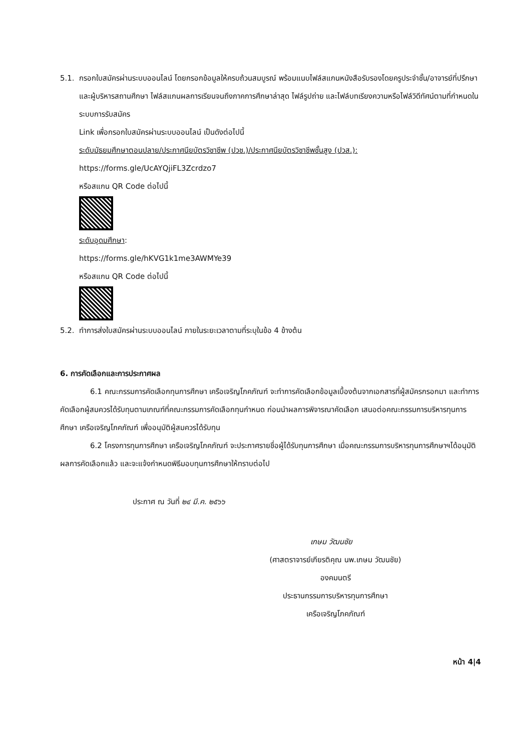5.1. กรอกใบสมัครผ่านระบบออนไลน์ โดยกรอกข้อมูลให้ครบถ้วนสมบูรณ์ พร้อมแนบไฟล์สแกนหนังสือรับรองโดยครูประจำชั้น/อาจารย์ที่ปรึกษาและผู้บริหารสถานศึกษา ไฟล์สแกนผลการเรียนจนถึงภาคการศึกษาล่าสุด ไฟล์รูปถ่าย และไฟล์บทเรียงความหรือไฟล์วิดีทัศน์ตามที่กำหนดในระบบการรับสมัคร
Link เพื่อกรอกใบสมัครผ่านระบบออนไลน์ เป็นดังต่อไปนี้
ระดับมัธยมศึกษาตอนปลาย/ประกาศนียบัตรวิชาชีพ (ปวช.)/ประกาศนียบัตรวิชาชีพชั้นสูง (ปวส.):
https://forms.gle/UcAYQjiFL3Zcrdzo7
หรือสแกน QR Code ต่อไปนี้
ระดับอุดมศึกษา:
https://forms.gle/hKVG1k1me3AWMYe39
หรือสแกน QR Code ต่อไปนี้
5.2. ทำการส่งใบสมัครผ่านระบบออนไลน์ ภายในระยะเวลาตามที่ระบุในข้อ 4 ข้างต้น
6. การคัดเลือกและการประกาศผล
6.1 คณะกรรมการคัดเลือกทุนการศึกษา เครือเจริญโภคภัณฑ์ จะทำการคัดเลือกข้อมูลเบื้องต้นจากเอกสารที่ผู้สมัครกรอกมา และทำการคัดเลือกผู้สมควรได้รับทุนตามเกณฑ์ที่คณะกรรมการคัดเลือกทุนกำหนด ก่อนนำผลการพิจารณาคัดเลือก เสนอต่อคณะกรรมการบริหารทุนการศึกษา เครือเจริญโภคภัณฑ์ เพื่ออนุมัติผู้สมควรได้รับทุน
6.2 โครงการทุนการศึกษา เครือเจริญโภคภัณฑ์ จะประกาศรายชื่อผู้ได้รับทุนการศึกษา เมื่อคณะกรรมการบริหารทุนการศึกษาฯได้อนุมัติผลการคัดเลือกแล้ว และจะแจ้งกำหนดพิธีมอบทุนการศึกษาให้ทราบต่อไป
ประกาศ ณ วันที่ ๒๔ มี.ค. ๒๕๖๖
เกษม วัฒนชัย
(ศาสตราจารย์เกียรติคุณ นพ.เกษม วัฒนชัย)
องคมนตรี
ประธานกรรมการบริหารทุนการศึกษา
เครือเจริญโภคภัณฑ์
หน้า 4|4